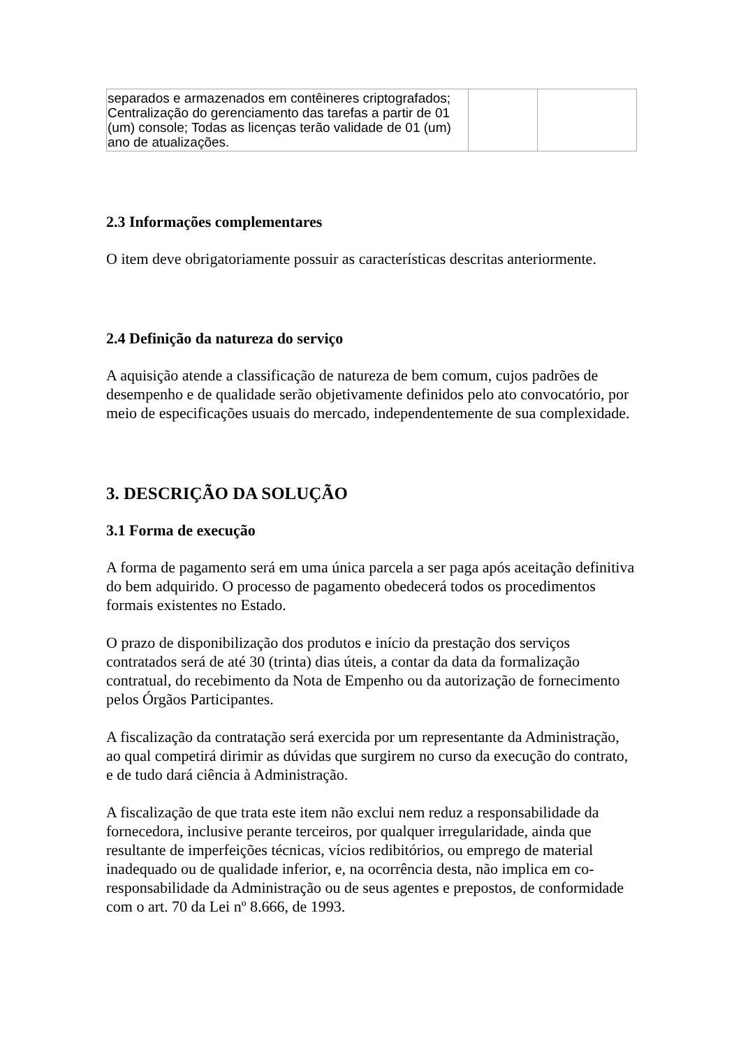| separados e armazenados em contêineres criptografados; Centralização do gerenciamento das tarefas a partir de 01 (um) console; Todas as licenças terão validade de 01 (um) ano de atualizações. | | |
2.3 Informações complementares
O item deve obrigatoriamente possuir as características descritas anteriormente.
2.4 Definição da natureza do serviço
A aquisição atende a classificação de natureza de bem comum, cujos padrões de desempenho e de qualidade serão objetivamente definidos pelo ato convocatório, por meio de especificações usuais do mercado, independentemente de sua complexidade.
3. DESCRIÇÃO DA SOLUÇÃO
3.1 Forma de execução
A forma de pagamento será em uma única parcela a ser paga após aceitação definitiva do bem adquirido. O processo de pagamento obedecerá todos os procedimentos formais existentes no Estado.
O prazo de disponibilização dos produtos e início da prestação dos serviços contratados será de até 30 (trinta) dias úteis, a contar da data da formalização contratual, do recebimento da Nota de Empenho ou da autorização de fornecimento pelos Órgãos Participantes.
A fiscalização da contratação será exercida por um representante da Administração, ao qual competirá dirimir as dúvidas que surgirem no curso da execução do contrato, e de tudo dará ciência à Administração.
A fiscalização de que trata este item não exclui nem reduz a responsabilidade da fornecedora, inclusive perante terceiros, por qualquer irregularidade, ainda que resultante de imperfeições técnicas, vícios redibitórios, ou emprego de material inadequado ou de qualidade inferior, e, na ocorrência desta, não implica em co-responsabilidade da Administração ou de seus agentes e prepostos, de conformidade com o art. 70 da Lei nº 8.666, de 1993.